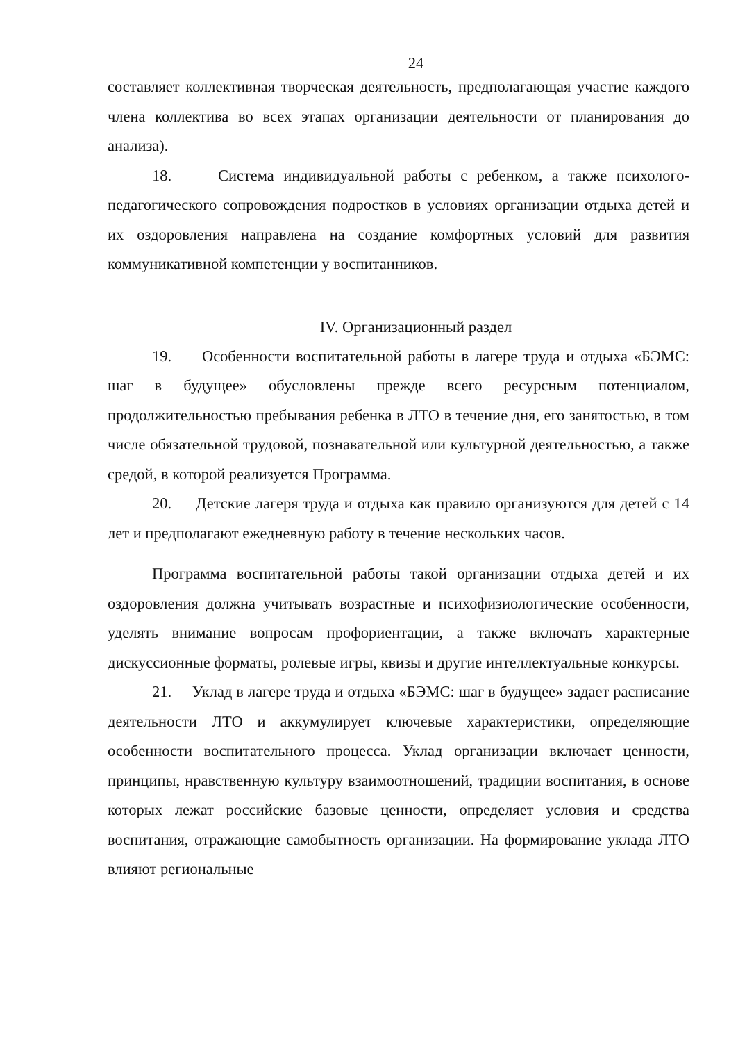24
составляет коллективная творческая деятельность, предполагающая участие каждого члена коллектива во всех этапах организации деятельности от планирования до анализа).
18. Система индивидуальной работы с ребенком, а также психолого-педагогического сопровождения подростков в условиях организации отдыха детей и их оздоровления направлена на создание комфортных условий для развития коммуникативной компетенции у воспитанников.
IV. Организационный раздел
19. Особенности воспитательной работы в лагере труда и отдыха «БЭМС: шаг в будущее» обусловлены прежде всего ресурсным потенциалом, продолжительностью пребывания ребенка в ЛТО в течение дня, его занятостью, в том числе обязательной трудовой, познавательной или культурной деятельностью, а также средой, в которой реализуется Программа.
20. Детские лагеря труда и отдыха как правило организуются для детей с 14 лет и предполагают ежедневную работу в течение нескольких часов.
Программа воспитательной работы такой организации отдыха детей и их оздоровления должна учитывать возрастные и психофизиологические особенности, уделять внимание вопросам профориентации, а также включать характерные дискуссионные форматы, ролевые игры, квизы и другие интеллектуальные конкурсы.
21. Уклад в лагере труда и отдыха «БЭМС: шаг в будущее» задает расписание деятельности ЛТО и аккумулирует ключевые характеристики, определяющие особенности воспитательного процесса. Уклад организации включает ценности, принципы, нравственную культуру взаимоотношений, традиции воспитания, в основе которых лежат российские базовые ценности, определяет условия и средства воспитания, отражающие самобытность организации. На формирование уклада ЛТО влияют региональные